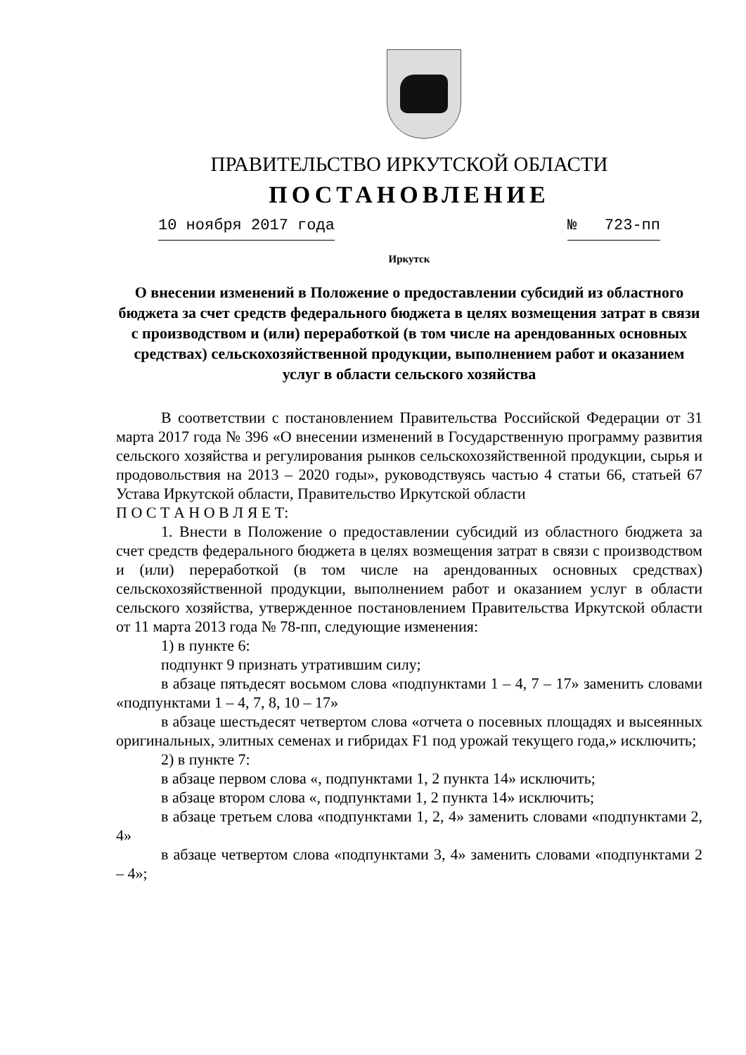ПРАВИТЕЛЬСТВО ИРКУТСКОЙ ОБЛАСТИ
ПОСТАНОВЛЕНИЕ
10 ноября 2017 года № 723-пп
Иркутск
О внесении изменений в Положение о предоставлении субсидий из областного бюджета за счет средств федерального бюджета в целях возмещения затрат в связи с производством и (или) переработкой (в том числе на арендованных основных средствах) сельскохозяйственной продукции, выполнением работ и оказанием услуг в области сельского хозяйства
В соответствии с постановлением Правительства Российской Федерации от 31 марта 2017 года № 396 «О внесении изменений в Государственную программу развития сельского хозяйства и регулирования рынков сельскохозяйственной продукции, сырья и продовольствия на 2013 – 2020 годы», руководствуясь частью 4 статьи 66, статьей 67 Устава Иркутской области, Правительство Иркутской области
П О С Т А Н О В Л Я Е Т:
1. Внести в Положение о предоставлении субсидий из областного бюджета за счет средств федерального бюджета в целях возмещения затрат в связи с производством и (или) переработкой (в том числе на арендованных основных средствах) сельскохозяйственной продукции, выполнением работ и оказанием услуг в области сельского хозяйства, утвержденное постановлением Правительства Иркутской области от 11 марта 2013 года № 78-пп, следующие изменения:
1) в пункте 6:
подпункт 9 признать утратившим силу;
в абзаце пятьдесят восьмом слова «подпунктами 1 – 4, 7 – 17» заменить словами «подпунктами 1 – 4, 7, 8, 10 – 17»
в абзаце шестьдесят четвертом слова «отчета о посевных площадях и высеянных оригинальных, элитных семенах и гибридах F1 под урожай текущего года,» исключить;
2) в пункте 7:
в абзаце первом слова «, подпунктами 1, 2 пункта 14» исключить;
в абзаце втором слова «, подпунктами 1, 2 пункта 14» исключить;
в абзаце третьем слова «подпунктами 1, 2, 4» заменить словами «подпунктами 2, 4»
в абзаце четвертом слова «подпунктами 3, 4» заменить словами «подпунктами 2 – 4»;